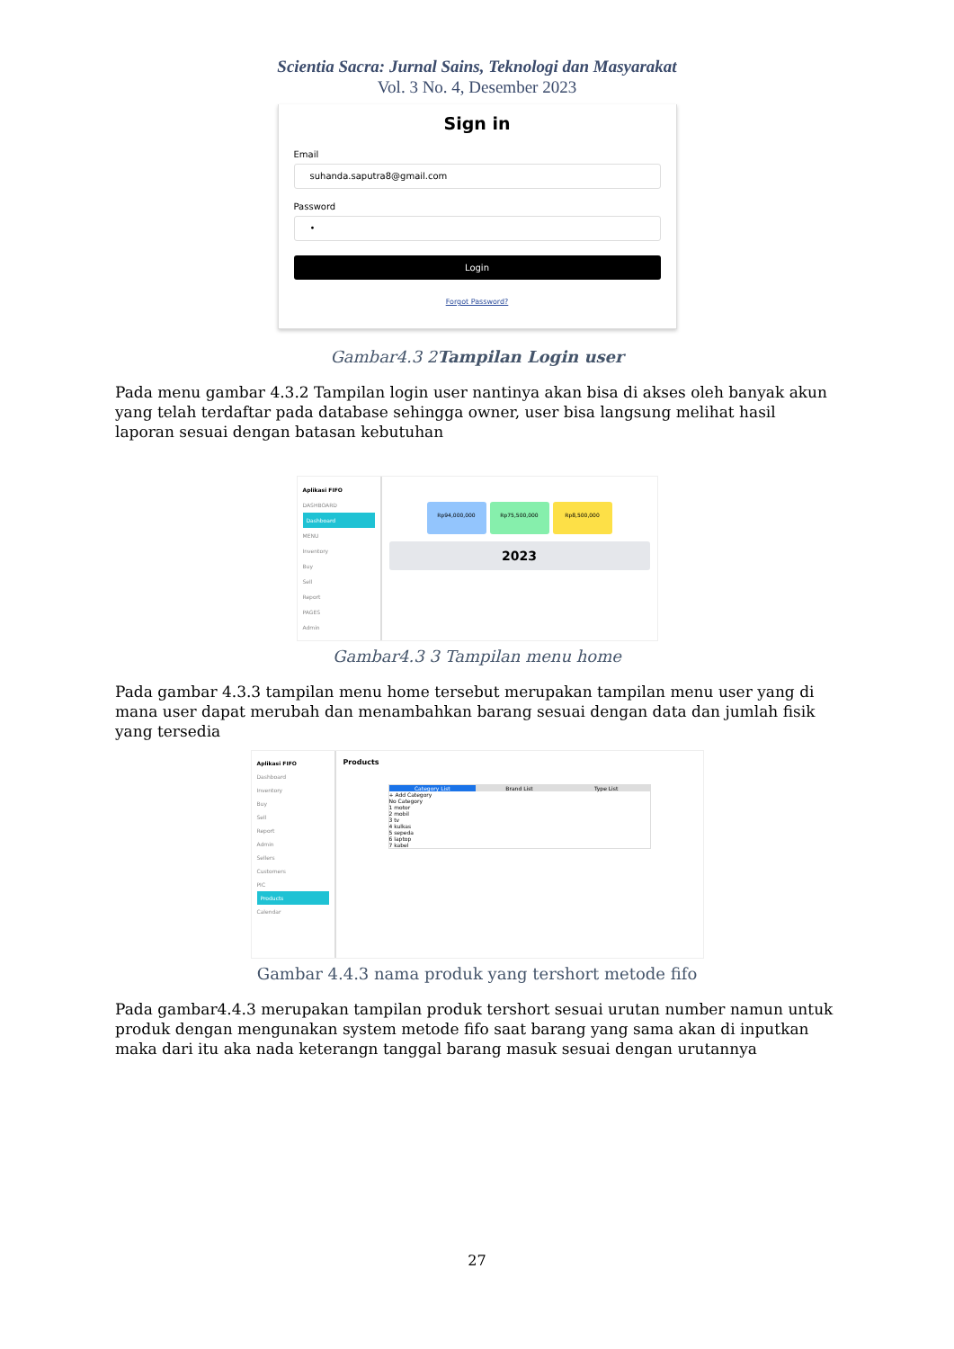Scientia Sacra: Jurnal Sains, Teknologi dan Masyarakat
Vol. 3 No. 4, Desember 2023
Sign in
Email
suhanda.saputra8@gmail.com
Password
•
Login
Forgot Password?
Gambar4.3 2Tampilan Login user
Pada menu gambar 4.3.2 Tampilan login user nantinya akan bisa di akses oleh banyak akun yang telah terdaftar pada database sehingga owner, user bisa langsung melihat hasil laporan sesuai dengan batasan kebutuhan
Aplikasi FIFO
DASHBOARD
Dashboard
MENU
Inventory
Buy
Sell
Report
PAGES
Admin
Rp94,000,000 Rp75,500,000 Rp8,500,000
2023
Gambar4.3 3 Tampilan menu home
Pada gambar 4.3.3 tampilan menu home tersebut merupakan tampilan menu user yang di mana user dapat merubah dan menambahkan barang sesuai dengan data dan jumlah fisik yang tersedia
Aplikasi FIFO
Dashboard
Inventory
Buy
Sell
Report
Admin
Sellers
Customers
PIC
Products
Calendar
Products
Category List Brand List Type List
+ Add Category
No Category
1 motor
2 mobil
3 tv
4 kulkas
5 sepeda
6 laptop
7 kabel
Gambar 4.4.3 nama produk yang tershort metode fifo
Pada gambar4.4.3 merupakan tampilan produk tershort sesuai urutan number namun untuk produk dengan mengunakan system metode fifo saat barang yang sama akan di inputkan maka dari itu aka nada keterangn tanggal barang masuk sesuai dengan urutannya
27